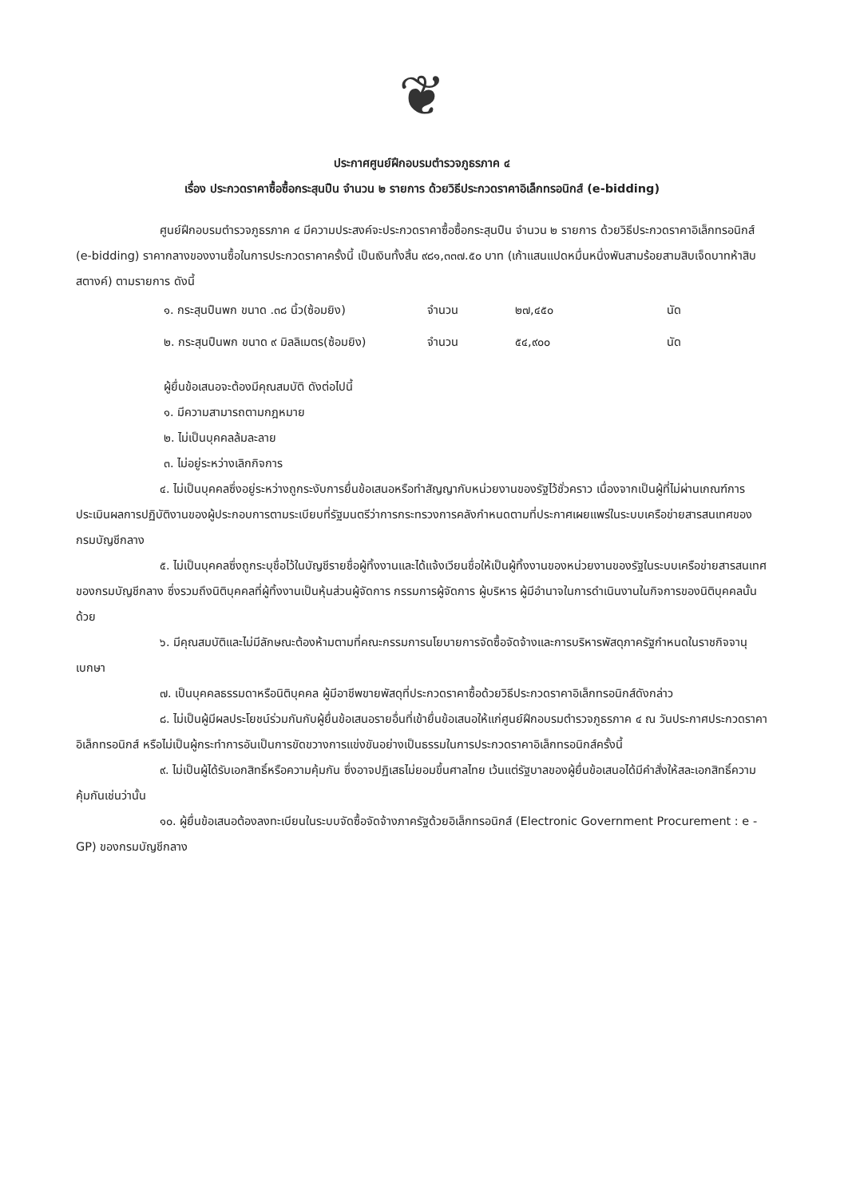❦
ประกาศศูนย์ฝึกอบรมตำรวจภูธรภาค ๔
เรื่อง ประกวดราคาซื้อซื้อกระสุนปืน จำนวน ๒ รายการ ด้วยวิธีประกวดราคาอิเล็กทรอนิกส์ (e-bidding)
ศูนย์ฝึกอบรมตำรวจภูธรภาค ๔ มีความประสงค์จะประกวดราคาซื้อซื้อกระสุนปืน จำนวน ๒ รายการ ด้วยวิธีประกวดราคาอิเล็กทรอนิกส์ (e-bidding) ราคากลางของงานซื้อในการประกวดราคาครั้งนี้ เป็นเงินทั้งสิ้น ๙๘๑,๓๓๗.๕๐ บาท (เก้าแสนแปดหมื่นหนึ่งพันสามร้อยสามสิบเจ็ดบาทห้าสิบสตางค์) ตามรายการ ดังนี้
| ๑. กระสุนปืนพก ขนาด .๓๘ นิ้ว(ซ้อมยิง) | จำนวน | ๒๗,๔๕๐ | นัด |
| ๒. กระสุนปืนพก ขนาด ๙ มิลลิเมตร(ซ้อมยิง) | จำนวน | ๕๔,๙๐๐ | นัด |
ผู้ยื่นข้อเสนอจะต้องมีคุณสมบัติ ดังต่อไปนี้
๑. มีความสามารถตามกฎหมาย
๒. ไม่เป็นบุคคลล้มละลาย
๓. ไม่อยู่ระหว่างเลิกกิจการ
๔. ไม่เป็นบุคคลซึ่งอยู่ระหว่างถูกระงับการยื่นข้อเสนอหรือทำสัญญากับหน่วยงานของรัฐไว้ชั่วคราว เนื่องจากเป็นผู้ที่ไม่ผ่านเกณฑ์การประเมินผลการปฏิบัติงานของผู้ประกอบการตามระเบียบที่รัฐมนตรีว่าการกระทรวงการคลังกำหนดตามที่ประกาศเผยแพร่ในระบบเครือข่ายสารสนเทศของกรมบัญชีกลาง
๕. ไม่เป็นบุคคลซึ่งถูกระบุชื่อไว้ในบัญชีรายชื่อผู้ทิ้งงานและได้แจ้งเวียนชื่อให้เป็นผู้ทิ้งงานของหน่วยงานของรัฐในระบบเครือข่ายสารสนเทศของกรมบัญชีกลาง ซึ่งรวมถึงนิติบุคคลที่ผู้ทิ้งงานเป็นหุ้นส่วนผู้จัดการ กรรมการผู้จัดการ ผู้บริหาร ผู้มีอำนาจในการดำเนินงานในกิจการของนิติบุคคลนั้นด้วย
๖. มีคุณสมบัติและไม่มีลักษณะต้องห้ามตามที่คณะกรรมการนโยบายการจัดซื้อจัดจ้างและการบริหารพัสดุภาครัฐกำหนดในราชกิจจานุเบกษา
๗. เป็นบุคคลธรรมดาหรือนิติบุคคล ผู้มีอาชีพขายพัสดุที่ประกวดราคาซื้อด้วยวิธีประกวดราคาอิเล็กทรอนิกส์ดังกล่าว
๘. ไม่เป็นผู้มีผลประโยชน์ร่วมกันกับผู้ยื่นข้อเสนอรายอื่นที่เข้ายื่นข้อเสนอให้แก่ศูนย์ฝึกอบรมตำรวจภูธรภาค ๔ ณ วันประกาศประกวดราคาอิเล็กทรอนิกส์ หรือไม่เป็นผู้กระทำการอันเป็นการขัดขวางการแข่งขันอย่างเป็นธรรมในการประกวดราคาอิเล็กทรอนิกส์ครั้งนี้
๙. ไม่เป็นผู้ได้รับเอกสิทธิ์หรือความคุ้มกัน ซึ่งอาจปฏิเสธไม่ยอมขึ้นศาลไทย เว้นแต่รัฐบาลของผู้ยื่นข้อเสนอได้มีคำสั่งให้สละเอกสิทธิ์ความคุ้มกันเช่นว่านั้น
๑๐. ผู้ยื่นข้อเสนอต้องลงทะเบียนในระบบจัดซื้อจัดจ้างภาครัฐด้วยอิเล็กทรอนิกส์ (Electronic Government Procurement : e - GP) ของกรมบัญชีกลาง